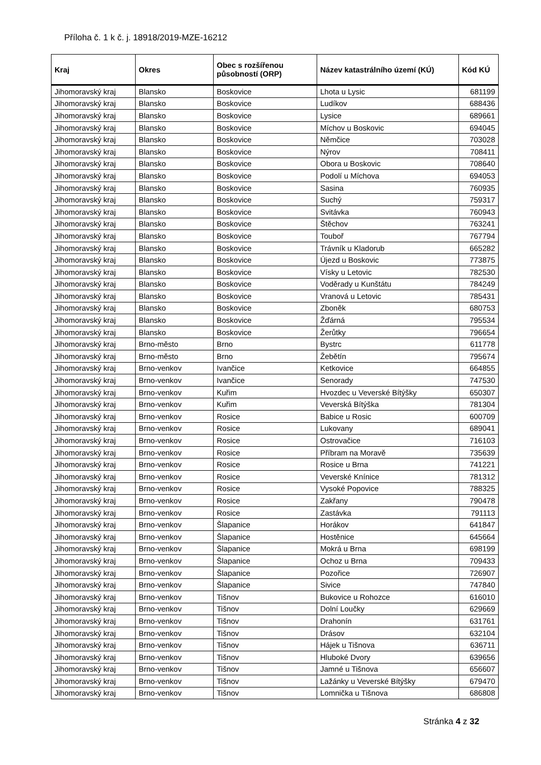Příloha č. 1 k č. j. 18918/2019-MZE-16212
| Kraj | Okres | Obec s rozšířenou působností (ORP) | Název katastrálního území (KÚ) | Kód KÚ |
| --- | --- | --- | --- | --- |
| Jihomoravský kraj | Blansko | Boskovice | Lhota u Lysic | 681199 |
| Jihomoravský kraj | Blansko | Boskovice | Ludíkov | 688436 |
| Jihomoravský kraj | Blansko | Boskovice | Lysice | 689661 |
| Jihomoravský kraj | Blansko | Boskovice | Míchov u Boskovic | 694045 |
| Jihomoravský kraj | Blansko | Boskovice | Němčice | 703028 |
| Jihomoravský kraj | Blansko | Boskovice | Nýrov | 708411 |
| Jihomoravský kraj | Blansko | Boskovice | Obora u Boskovic | 708640 |
| Jihomoravský kraj | Blansko | Boskovice | Podolí u Míchova | 694053 |
| Jihomoravský kraj | Blansko | Boskovice | Sasina | 760935 |
| Jihomoravský kraj | Blansko | Boskovice | Suchý | 759317 |
| Jihomoravský kraj | Blansko | Boskovice | Svitávka | 760943 |
| Jihomoravský kraj | Blansko | Boskovice | Štěchov | 763241 |
| Jihomoravský kraj | Blansko | Boskovice | Touboř | 767794 |
| Jihomoravský kraj | Blansko | Boskovice | Trávník u Kladorub | 665282 |
| Jihomoravský kraj | Blansko | Boskovice | Újezd u Boskovic | 773875 |
| Jihomoravský kraj | Blansko | Boskovice | Vísky u Letovic | 782530 |
| Jihomoravský kraj | Blansko | Boskovice | Voděrady u Kunštátu | 784249 |
| Jihomoravský kraj | Blansko | Boskovice | Vranová u Letovic | 785431 |
| Jihomoravský kraj | Blansko | Boskovice | Zboněk | 680753 |
| Jihomoravský kraj | Blansko | Boskovice | Žďárná | 795534 |
| Jihomoravský kraj | Blansko | Boskovice | Žerůtky | 796654 |
| Jihomoravský kraj | Brno-město | Brno | Bystrc | 611778 |
| Jihomoravský kraj | Brno-město | Brno | Žebětín | 795674 |
| Jihomoravský kraj | Brno-venkov | Ivančice | Ketkovice | 664855 |
| Jihomoravský kraj | Brno-venkov | Ivančice | Senorady | 747530 |
| Jihomoravský kraj | Brno-venkov | Kuřim | Hvozdec u Veverské Bítýšky | 650307 |
| Jihomoravský kraj | Brno-venkov | Kuřim | Veverská Bítýška | 781304 |
| Jihomoravský kraj | Brno-venkov | Rosice | Babice u Rosic | 600709 |
| Jihomoravský kraj | Brno-venkov | Rosice | Lukovany | 689041 |
| Jihomoravský kraj | Brno-venkov | Rosice | Ostrovačice | 716103 |
| Jihomoravský kraj | Brno-venkov | Rosice | Příbram na Moravě | 735639 |
| Jihomoravský kraj | Brno-venkov | Rosice | Rosice u Brna | 741221 |
| Jihomoravský kraj | Brno-venkov | Rosice | Veverské Knínice | 781312 |
| Jihomoravský kraj | Brno-venkov | Rosice | Vysoké Popovice | 788325 |
| Jihomoravský kraj | Brno-venkov | Rosice | Zakřany | 790478 |
| Jihomoravský kraj | Brno-venkov | Rosice | Zastávka | 791113 |
| Jihomoravský kraj | Brno-venkov | Šlapanice | Horákov | 641847 |
| Jihomoravský kraj | Brno-venkov | Šlapanice | Hostěnice | 645664 |
| Jihomoravský kraj | Brno-venkov | Šlapanice | Mokrá u Brna | 698199 |
| Jihomoravský kraj | Brno-venkov | Šlapanice | Ochoz u Brna | 709433 |
| Jihomoravský kraj | Brno-venkov | Šlapanice | Pozořice | 726907 |
| Jihomoravský kraj | Brno-venkov | Šlapanice | Sivice | 747840 |
| Jihomoravský kraj | Brno-venkov | Tišnov | Bukovice u Rohozce | 616010 |
| Jihomoravský kraj | Brno-venkov | Tišnov | Dolní Loučky | 629669 |
| Jihomoravský kraj | Brno-venkov | Tišnov | Drahonín | 631761 |
| Jihomoravský kraj | Brno-venkov | Tišnov | Drásov | 632104 |
| Jihomoravský kraj | Brno-venkov | Tišnov | Hájek u Tišnova | 636711 |
| Jihomoravský kraj | Brno-venkov | Tišnov | Hluboké Dvory | 639656 |
| Jihomoravský kraj | Brno-venkov | Tišnov | Jamné u Tišnova | 656607 |
| Jihomoravský kraj | Brno-venkov | Tišnov | Lažánky u Veverské Bítýšky | 679470 |
| Jihomoravský kraj | Brno-venkov | Tišnov | Lomnička u Tišnova | 686808 |
Stránka 4 z 32